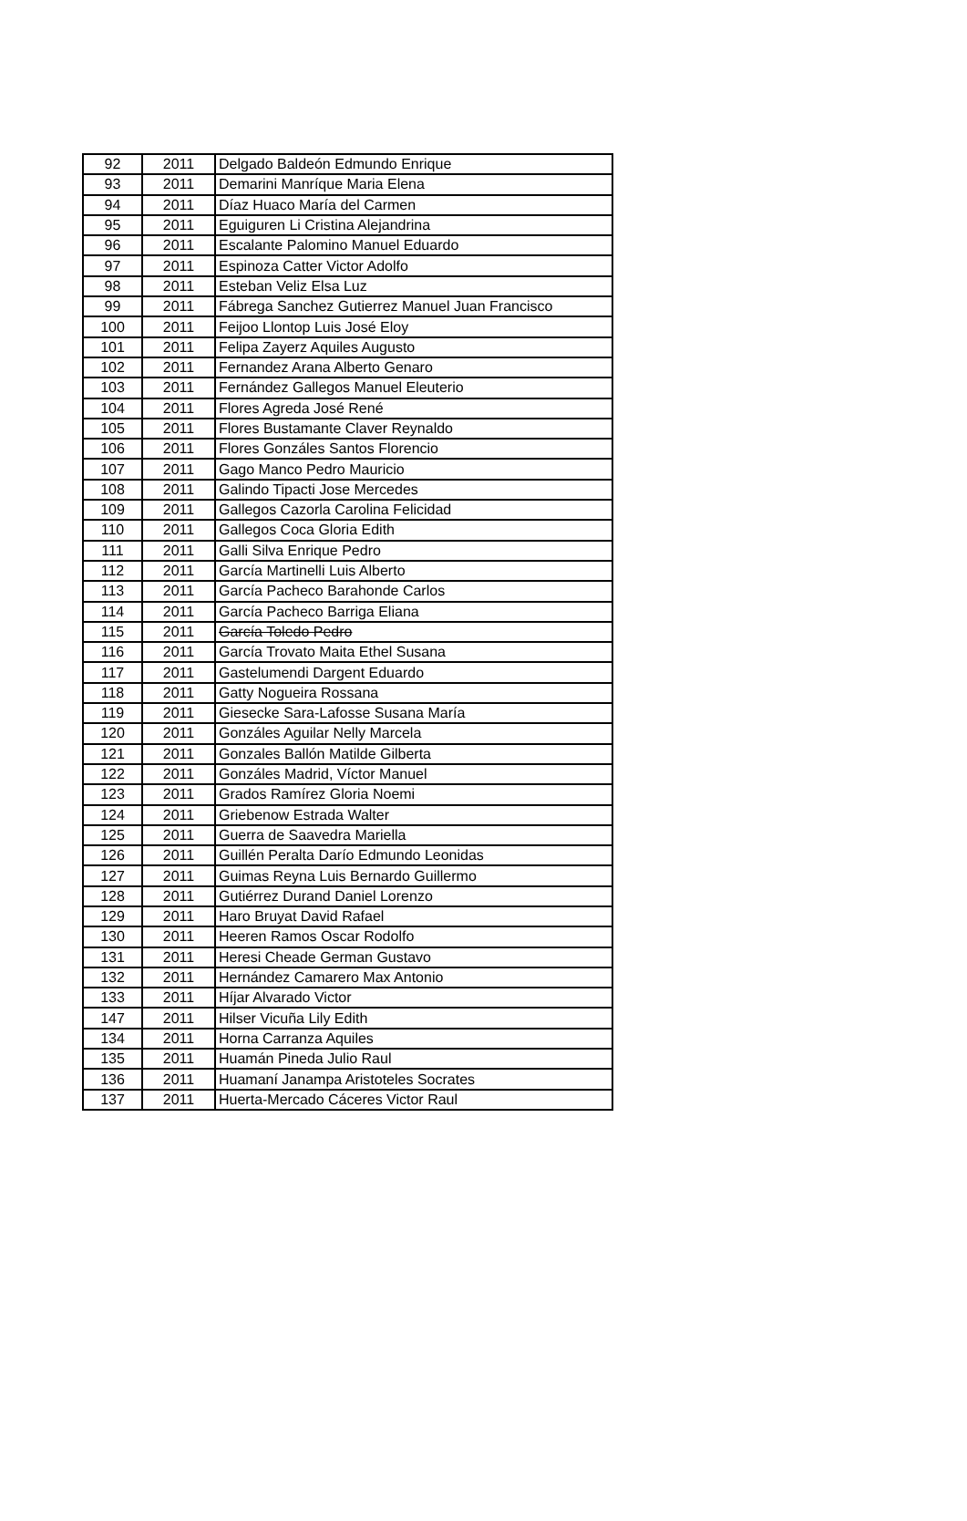| 92 | 2011 | Delgado Baldeón Edmundo Enrique |
| 93 | 2011 | Demarini Manríque Maria Elena |
| 94 | 2011 | Díaz Huaco María del Carmen |
| 95 | 2011 | Eguiguren Li Cristina Alejandrina |
| 96 | 2011 | Escalante Palomino Manuel Eduardo |
| 97 | 2011 | Espinoza Catter Victor Adolfo |
| 98 | 2011 | Esteban Veliz Elsa Luz |
| 99 | 2011 | Fábrega Sanchez Gutierrez Manuel Juan Francisco |
| 100 | 2011 | Feijoo Llontop Luis José Eloy |
| 101 | 2011 | Felipa Zayerz Aquiles Augusto |
| 102 | 2011 | Fernandez Arana Alberto Genaro |
| 103 | 2011 | Fernández Gallegos Manuel Eleuterio |
| 104 | 2011 | Flores Agreda José René |
| 105 | 2011 | Flores Bustamante Claver Reynaldo |
| 106 | 2011 | Flores Gonzáles Santos Florencio |
| 107 | 2011 | Gago Manco Pedro Mauricio |
| 108 | 2011 | Galindo Tipacti Jose Mercedes |
| 109 | 2011 | Gallegos Cazorla Carolina Felicidad |
| 110 | 2011 | Gallegos Coca Gloria Edith |
| 111 | 2011 | Galli Silva Enrique Pedro |
| 112 | 2011 | García Martinelli Luis Alberto |
| 113 | 2011 | García Pacheco Barahonde Carlos |
| 114 | 2011 | García Pacheco Barriga Eliana |
| 115 | 2011 | García Toledo Pedro |
| 116 | 2011 | García Trovato Maita Ethel Susana |
| 117 | 2011 | Gastelumendi Dargent Eduardo |
| 118 | 2011 | Gatty Nogueira Rossana |
| 119 | 2011 | Giesecke Sara-Lafosse Susana María |
| 120 | 2011 | Gonzáles Aguilar Nelly Marcela |
| 121 | 2011 | Gonzales Ballón Matilde Gilberta |
| 122 | 2011 | Gonzáles Madrid, Víctor Manuel |
| 123 | 2011 | Grados Ramírez Gloria Noemi |
| 124 | 2011 | Griebenow Estrada Walter |
| 125 | 2011 | Guerra de Saavedra Mariella |
| 126 | 2011 | Guillén Peralta Darío Edmundo Leonidas |
| 127 | 2011 | Guimas Reyna Luis Bernardo Guillermo |
| 128 | 2011 | Gutiérrez Durand Daniel Lorenzo |
| 129 | 2011 | Haro Bruyat David Rafael |
| 130 | 2011 | Heeren Ramos Oscar Rodolfo |
| 131 | 2011 | Heresi Cheade German Gustavo |
| 132 | 2011 | Hernández Camarero Max Antonio |
| 133 | 2011 | Híjar Alvarado Victor |
| 147 | 2011 | Hilser Vicuña Lily Edith |
| 134 | 2011 | Horna Carranza Aquiles |
| 135 | 2011 | Huamán Pineda Julio Raul |
| 136 | 2011 | Huamaní Janampa Aristoteles Socrates |
| 137 | 2011 | Huerta-Mercado Cáceres Victor Raul |